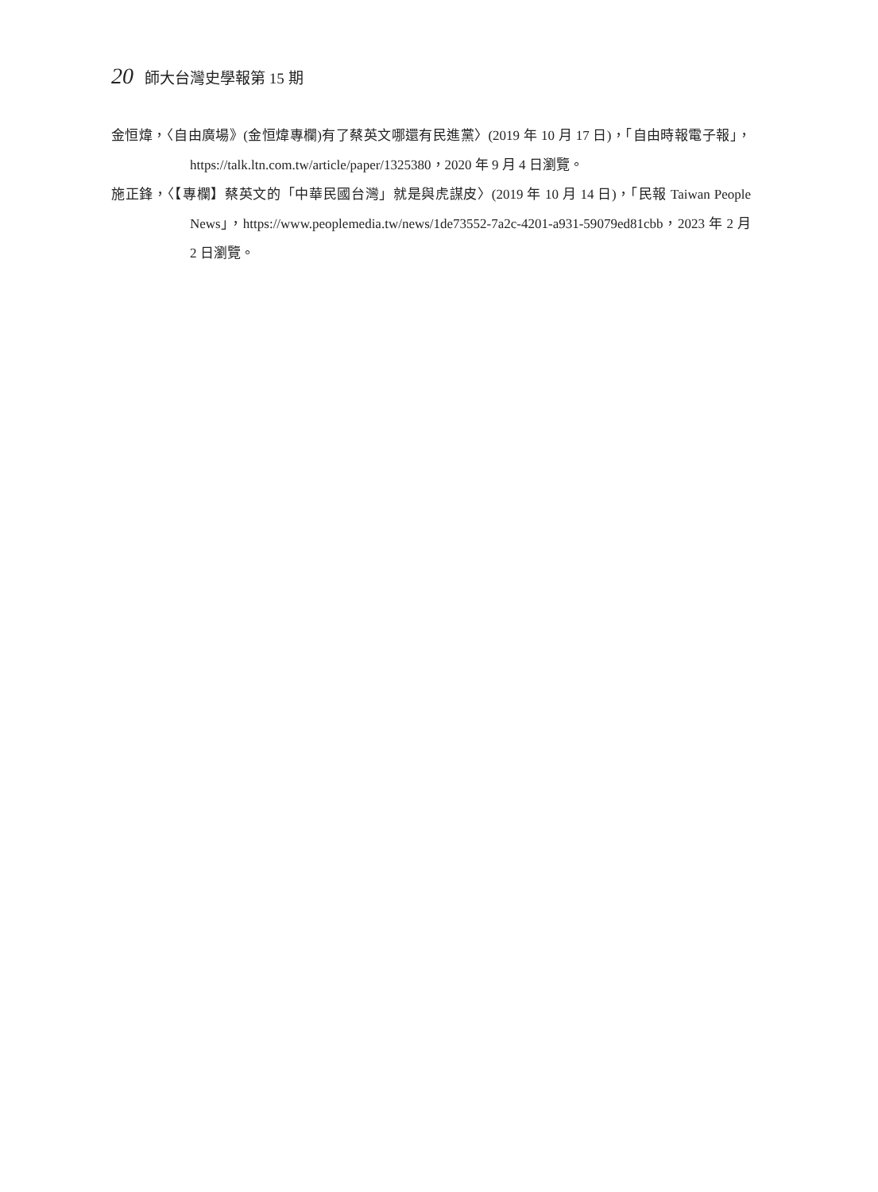20 師大台灣史學報第 15 期
金恒煒，〈自由廣場》(金恒煒專欄)有了蔡英文哪還有民進黨〉(2019 年 10 月 17 日)，「自由時報電子報」，https://talk.ltn.com.tw/article/paper/1325380，2020 年 9 月 4 日瀏覽。
施正鋒，〈【專欄】蔡英文的「中華民國台灣」就是與虎謀皮〉(2019 年 10 月 14 日)，「民報 Taiwan People News」，https://www.peoplemedia.tw/news/1de73552-7a2c-4201-a931-59079ed81cbb，2023 年 2 月 2 日瀏覽。